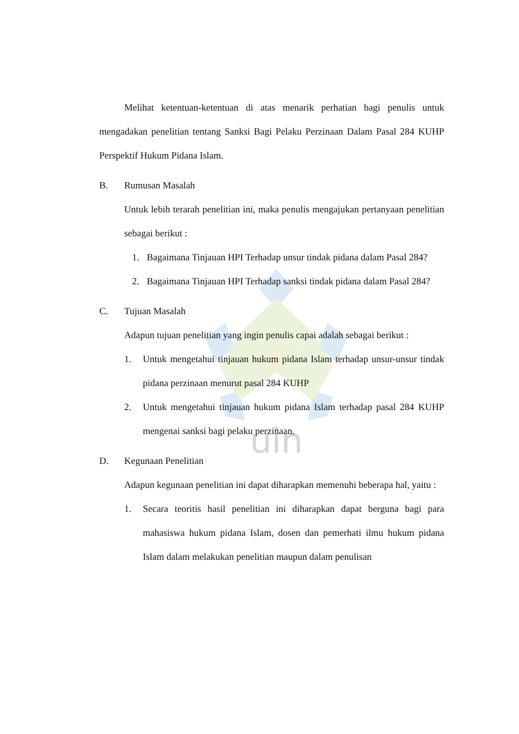uin
Melihat ketentuan-ketentuan di atas menarik perhatian bagi penulis untuk mengadakan penelitian tentang Sanksi Bagi Pelaku Perzinaan Dalam Pasal 284 KUHP Perspektif Hukum Pidana Islam.
B. Rumusan Masalah
Untuk lebih terarah penelitian ini, maka penulis mengajukan pertanyaan penelitian sebagai berikut :
1. Bagaimana Tinjauan HPI Terhadap unsur tindak pidana dalam Pasal 284?
2. Bagaimana Tinjauan HPI Terhadap sanksi tindak pidana dalam Pasal 284?
C. Tujuan Masalah
Adapun tujuan penelitian yang ingin penulis capai adalah sebagai berikut :
1. Untuk mengetahui tinjauan hukum pidana Islam terhadap unsur-unsur tindak pidana perzinaan menurut pasal 284 KUHP
2. Untuk mengetahui tinjauan hukum pidana Islam terhadap pasal 284 KUHP mengenai sanksi bagi pelaku perzinaan.
D. Kegunaan Penelitian
Adapun kegunaan penelitian ini dapat diharapkan memenuhi beberapa hal, yaitu :
1. Secara teoritis hasil penelitian ini diharapkan dapat berguna bagi para mahasiswa hukum pidana Islam, dosen dan pemerhati ilmu hukum pidana Islam dalam melakukan penelitian maupun dalam penulisan